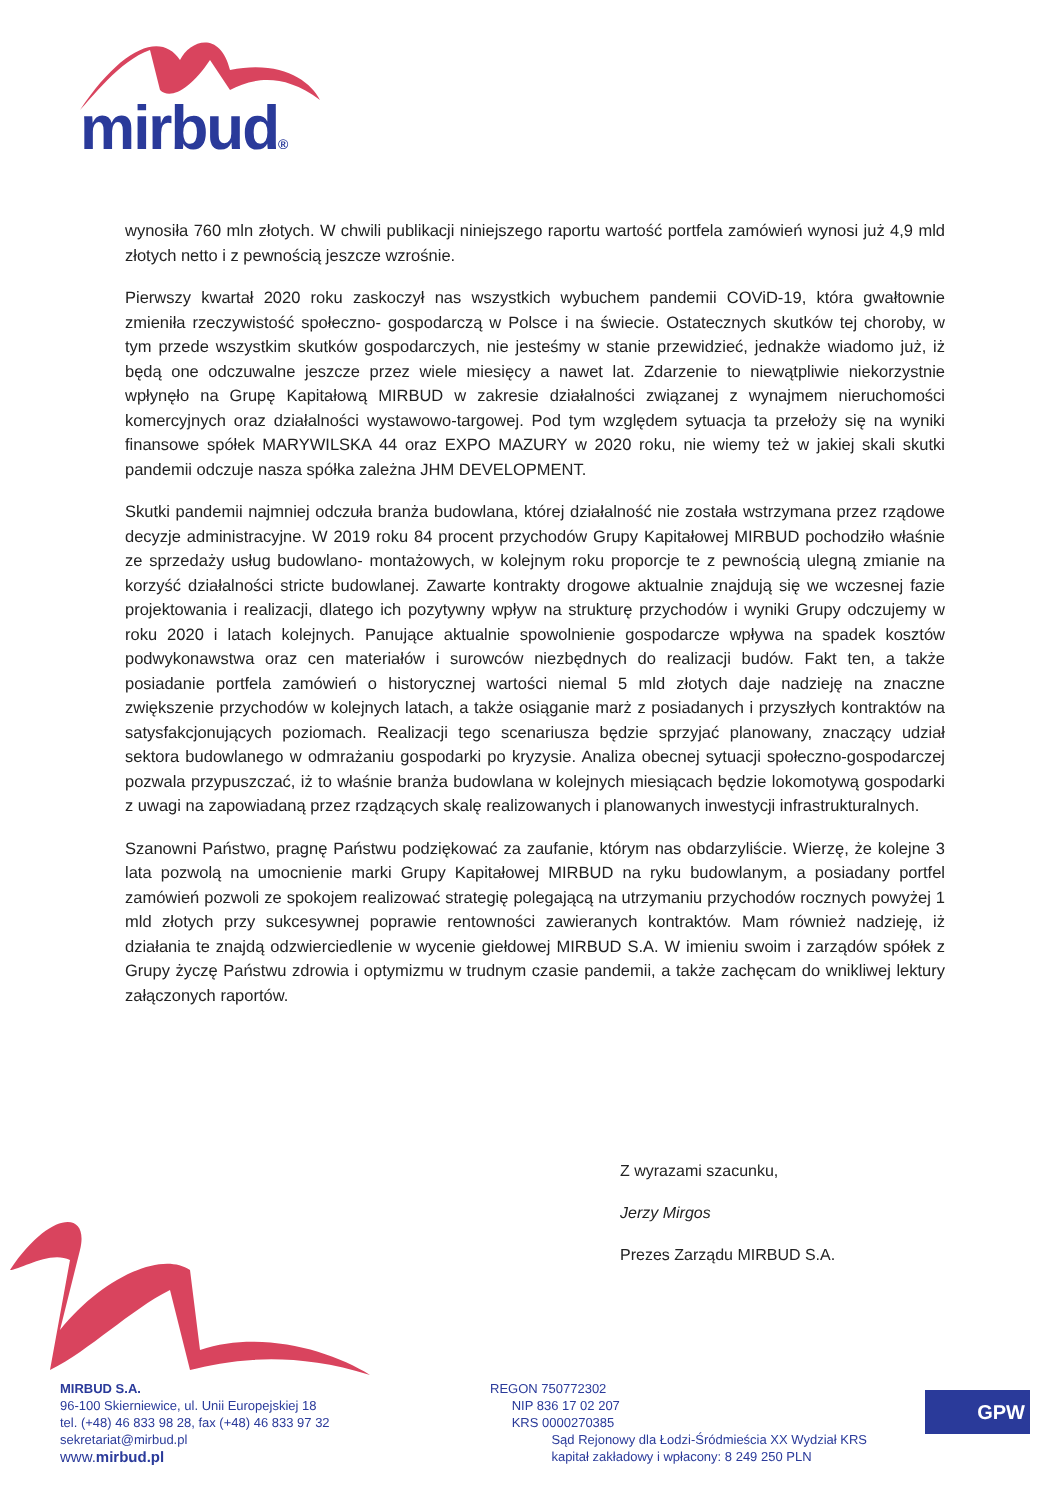mirbud®
wynosiła 760 mln złotych. W chwili publikacji niniejszego raportu wartość portfela zamówień wynosi już 4,9 mld złotych netto i z pewnością jeszcze wzrośnie.
Pierwszy kwartał 2020 roku zaskoczył nas wszystkich wybuchem pandemii COViD-19, która gwałtownie zmieniła rzeczywistość społeczno- gospodarczą w Polsce i na świecie. Ostatecznych skutków tej choroby, w tym przede wszystkim skutków gospodarczych, nie jesteśmy w stanie przewidzieć, jednakże wiadomo już, iż będą one odczuwalne jeszcze przez wiele miesięcy a nawet lat. Zdarzenie to niewątpliwie niekorzystnie wpłynęło na Grupę Kapitałową MIRBUD w zakresie działalności związanej z wynajmem nieruchomości komercyjnych oraz działalności wystawowo-targowej. Pod tym względem sytuacja ta przełoży się na wyniki finansowe spółek MARYWILSKA 44 oraz EXPO MAZURY w 2020 roku, nie wiemy też w jakiej skali skutki pandemii odczuje nasza spółka zależna JHM DEVELOPMENT.
Skutki pandemii najmniej odczuła branża budowlana, której działalność nie została wstrzymana przez rządowe decyzje administracyjne. W 2019 roku 84 procent przychodów Grupy Kapitałowej MIRBUD pochodziło właśnie ze sprzedaży usług budowlano- montażowych, w kolejnym roku proporcje te z pewnością ulegną zmianie na korzyść działalności stricte budowlanej. Zawarte kontrakty drogowe aktualnie znajdują się we wczesnej fazie projektowania i realizacji, dlatego ich pozytywny wpływ na strukturę przychodów i wyniki Grupy odczujemy w roku 2020 i latach kolejnych. Panujące aktualnie spowolnienie gospodarcze wpływa na spadek kosztów podwykonawstwa oraz cen materiałów i surowców niezbędnych do realizacji budów. Fakt ten, a także posiadanie portfela zamówień o historycznej wartości niemal 5 mld złotych daje nadzieję na znaczne zwiększenie przychodów w kolejnych latach, a także osiąganie marż z posiadanych i przyszłych kontraktów na satysfakcjonujących poziomach. Realizacji tego scenariusza będzie sprzyjać planowany, znaczący udział sektora budowlanego w odmrażaniu gospodarki po kryzysie. Analiza obecnej sytuacji społeczno-gospodarczej pozwala przypuszczać, iż to właśnie branża budowlana w kolejnych miesiącach będzie lokomotywą gospodarki z uwagi na zapowiadaną przez rządzących skalę realizowanych i planowanych inwestycji infrastrukturalnych.
Szanowni Państwo, pragnę Państwu podziękować za zaufanie, którym nas obdarzyliście. Wierzę, że kolejne 3 lata pozwolą na umocnienie marki Grupy Kapitałowej MIRBUD na ryku budowlanym, a posiadany portfel zamówień pozwoli ze spokojem realizować strategię polegającą na utrzymaniu przychodów rocznych powyżej 1 mld złotych przy sukcesywnej poprawie rentowności zawieranych kontraktów. Mam również nadzieję, iż działania te znajdą odzwierciedlenie w wycenie giełdowej MIRBUD S.A. W imieniu swoim i zarządów spółek z Grupy życzę Państwu zdrowia i optymizmu w trudnym czasie pandemii, a także zachęcam do wnikliwej lektury załączonych raportów.
Z wyrazami szacunku,
Jerzy Mirgos
Prezes Zarządu MIRBUD S.A.
MIRBUD S.A.
96-100 Skierniewice, ul. Unii Europejskiej 18
tel. (+48) 46 833 98 28, fax (+48) 46 833 97 32
sekretariat@mirbud.pl
www.mirbud.pl
REGON 750772302
NIP 836 17 02 207
KRS 0000270385
Sąd Rejonowy dla Łodzi-Śródmieścia XX Wydział KRS
kapitał zakładowy i wpłacony: 8 249 250 PLN
GPW